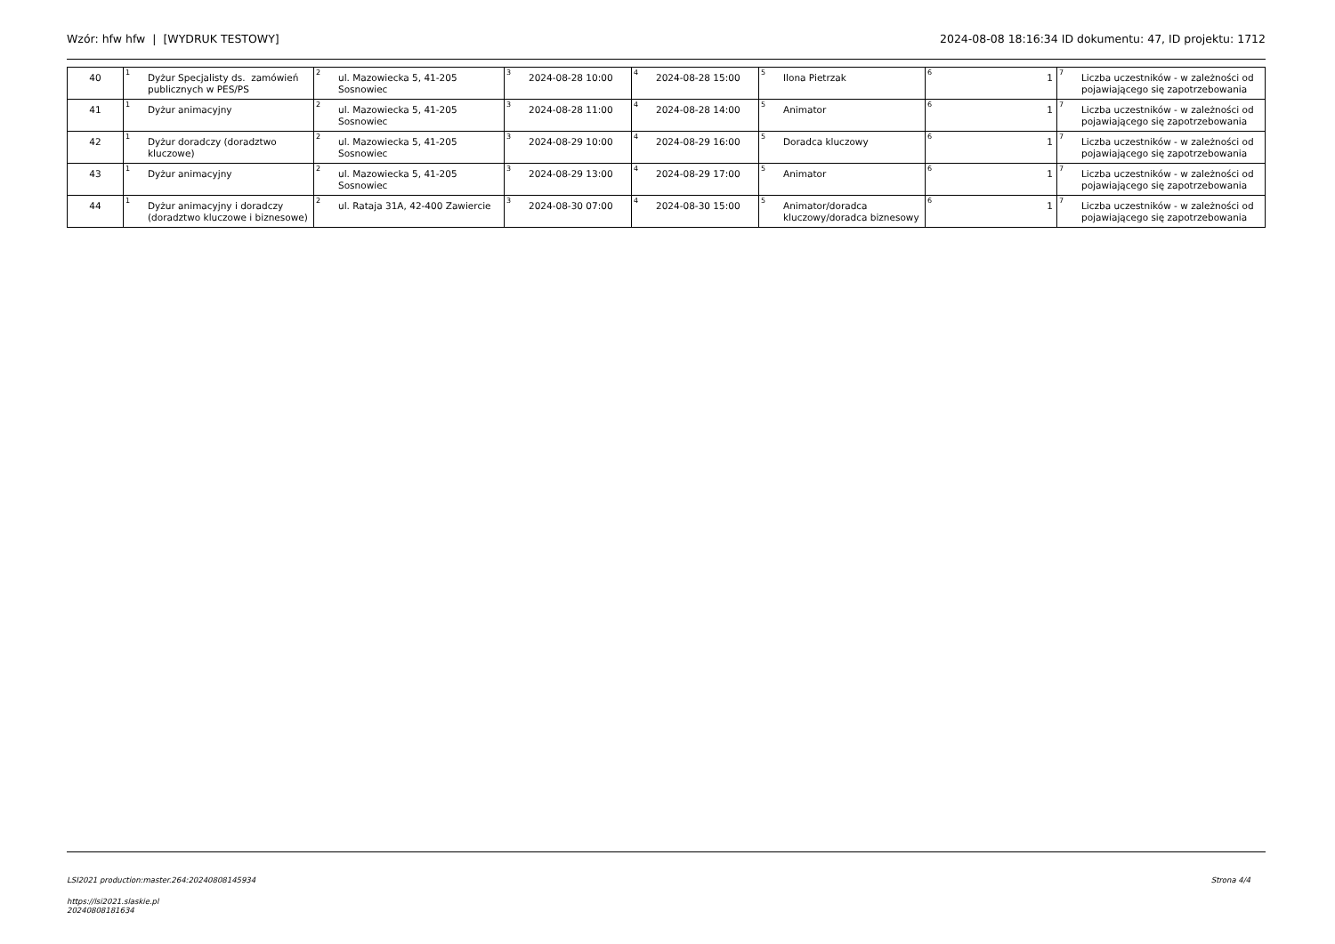Wzór: hfw hfw | [WYDRUK TESTOWY] 2024-08-08 18:16:34 ID dokumentu: 47, ID projektu: 1712
| 40 | <sup>1</sup> Dyżur Specjalisty ds. zamówień publicznych w PES/PS | <sup>2</sup> ul. Mazowiecka 5, 41-205 Sosnowiec | <sup>3</sup> 2024-08-28 10:00 | <sup>4</sup> 2024-08-28 15:00 | <sup>5</sup> Ilona Pietrzak | <sup>6</sup> 1 | <sup>7</sup> Liczba uczestników - w zależności od pojawiającego się zapotrzebowania |
| 41 | <sup>1</sup> Dyżur animacyjny | <sup>2</sup> ul. Mazowiecka 5, 41-205 Sosnowiec | <sup>3</sup> 2024-08-28 11:00 | <sup>4</sup> 2024-08-28 14:00 | <sup>5</sup> Animator | <sup>6</sup> 1 | <sup>7</sup> Liczba uczestników - w zależności od pojawiającego się zapotrzebowania |
| 42 | <sup>1</sup> Dyżur doradczy (doradztwo kluczowe) | <sup>2</sup> ul. Mazowiecka 5, 41-205 Sosnowiec | <sup>3</sup> 2024-08-29 10:00 | <sup>4</sup> 2024-08-29 16:00 | <sup>5</sup> Doradca kluczowy | <sup>6</sup> 1 | <sup>7</sup> Liczba uczestników - w zależności od pojawiającego się zapotrzebowania |
| 43 | <sup>1</sup> Dyżur animacyjny | <sup>2</sup> ul. Mazowiecka 5, 41-205 Sosnowiec | <sup>3</sup> 2024-08-29 13:00 | <sup>4</sup> 2024-08-29 17:00 | <sup>5</sup> Animator | <sup>6</sup> 1 | <sup>7</sup> Liczba uczestników - w zależności od pojawiającego się zapotrzebowania |
| 44 | <sup>1</sup> Dyżur animacyjny i doradczy (doradztwo kluczowe i biznesowe) | <sup>2</sup> ul. Rataja 31A, 42-400 Zawiercie | <sup>3</sup> 2024-08-30 07:00 | <sup>4</sup> 2024-08-30 15:00 | <sup>5</sup> Animator/doradca kluczowy/doradca biznesowy | <sup>6</sup> 1 | <sup>7</sup> Liczba uczestników - w zależności od pojawiającego się zapotrzebowania |
LSI2021 production:master.264:20240808145934 Strona 4/4
https://lsi2021.slaskie.pl
20240808181634